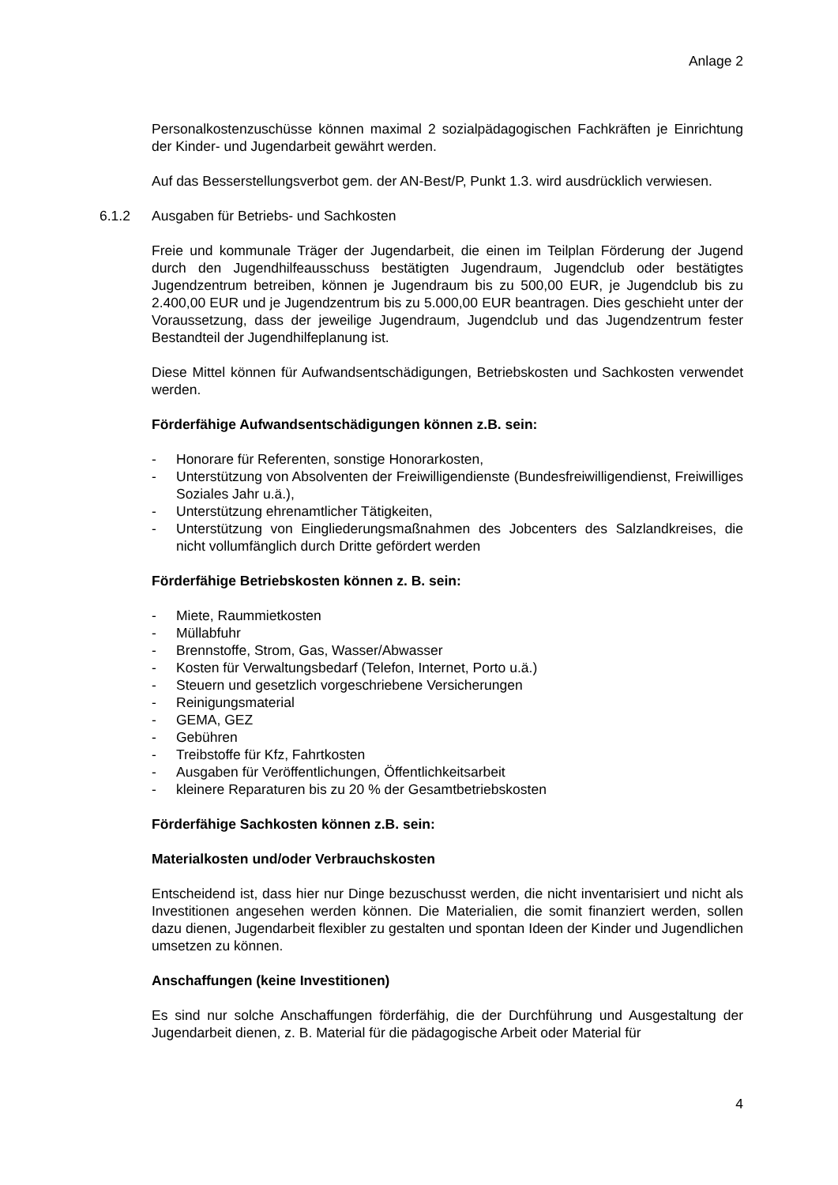Anlage 2
Personalkostenzuschüsse können maximal 2 sozialpädagogischen Fachkräften je Einrichtung der Kinder- und Jugendarbeit gewährt werden.
Auf das Besserstellungsverbot gem. der AN-Best/P, Punkt 1.3. wird ausdrücklich verwiesen.
6.1.2 Ausgaben für Betriebs- und Sachkosten
Freie und kommunale Träger der Jugendarbeit, die einen im Teilplan Förderung der Jugend durch den Jugendhilfeausschuss bestätigten Jugendraum, Jugendclub oder bestätigtes Jugendzentrum betreiben, können je Jugendraum bis zu 500,00 EUR, je Jugendclub bis zu 2.400,00 EUR und je Jugendzentrum bis zu 5.000,00 EUR beantragen. Dies geschieht unter der Voraussetzung, dass der jeweilige Jugendraum, Jugendclub und das Jugendzentrum fester Bestandteil der Jugendhilfeplanung ist.
Diese Mittel können für Aufwandsentschädigungen, Betriebskosten und Sachkosten verwendet werden.
Förderfähige Aufwandsentschädigungen können z.B. sein:
- Honorare für Referenten, sonstige Honorarkosten,
- Unterstützung von Absolventen der Freiwilligendienste (Bundesfreiwilligendienst, Freiwilliges Soziales Jahr u.ä.),
- Unterstützung ehrenamtlicher Tätigkeiten,
- Unterstützung von Eingliederungsmaßnahmen des Jobcenters des Salzlandkreises, die nicht vollumfänglich durch Dritte gefördert werden
Förderfähige Betriebskosten können z. B. sein:
- Miete, Raummietkosten
- Müllabfuhr
- Brennstoffe, Strom, Gas, Wasser/Abwasser
- Kosten für Verwaltungsbedarf (Telefon, Internet, Porto u.ä.)
- Steuern und gesetzlich vorgeschriebene Versicherungen
- Reinigungsmaterial
- GEMA, GEZ
- Gebühren
- Treibstoffe für Kfz, Fahrtkosten
- Ausgaben für Veröffentlichungen, Öffentlichkeitsarbeit
- kleinere Reparaturen bis zu 20 % der Gesamtbetriebskosten
Förderfähige Sachkosten können z.B. sein:
Materialkosten und/oder Verbrauchskosten
Entscheidend ist, dass hier nur Dinge bezuschusst werden, die nicht inventarisiert und nicht als Investitionen angesehen werden können. Die Materialien, die somit finanziert werden, sollen dazu dienen, Jugendarbeit flexibler zu gestalten und spontan Ideen der Kinder und Jugendlichen umsetzen zu können.
Anschaffungen (keine Investitionen)
Es sind nur solche Anschaffungen förderfähig, die der Durchführung und Ausgestaltung der Jugendarbeit dienen, z. B. Material für die pädagogische Arbeit oder Material für
4